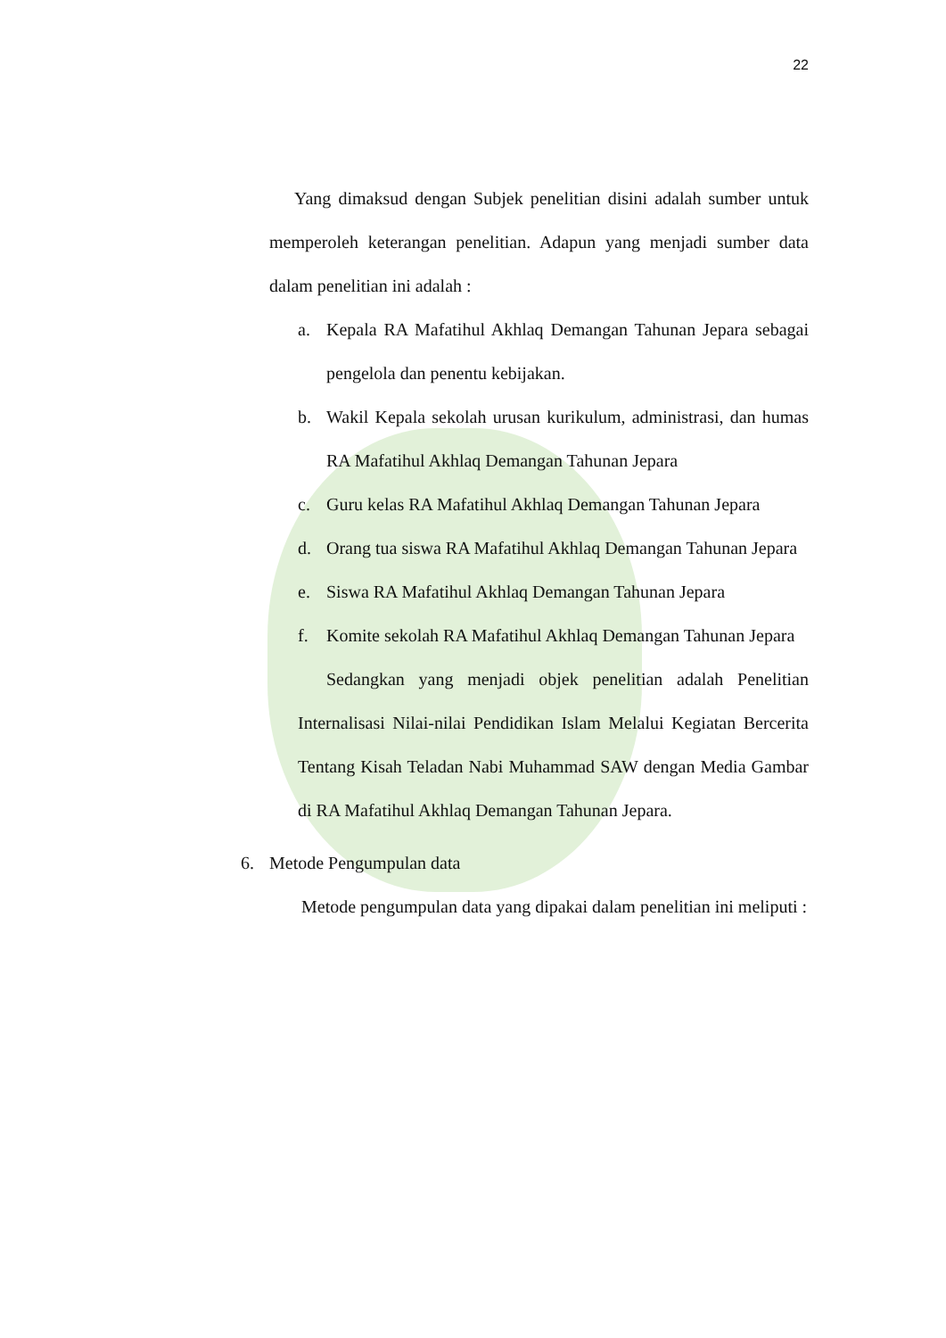22
Yang dimaksud dengan Subjek penelitian disini adalah sumber untuk memperoleh keterangan penelitian. Adapun yang menjadi sumber data dalam penelitian ini adalah :
a. Kepala RA Mafatihul Akhlaq Demangan Tahunan Jepara sebagai pengelola dan penentu kebijakan.
b. Wakil Kepala sekolah urusan kurikulum, administrasi, dan humas RA Mafatihul Akhlaq Demangan Tahunan Jepara
c. Guru kelas RA Mafatihul Akhlaq Demangan Tahunan Jepara
d. Orang tua siswa RA Mafatihul Akhlaq Demangan Tahunan Jepara
e. Siswa RA Mafatihul Akhlaq Demangan Tahunan Jepara
f. Komite sekolah RA Mafatihul Akhlaq Demangan Tahunan Jepara
Sedangkan yang menjadi objek penelitian adalah Penelitian Internalisasi Nilai-nilai Pendidikan Islam Melalui Kegiatan Bercerita Tentang Kisah Teladan Nabi Muhammad SAW dengan Media Gambar di RA Mafatihul Akhlaq Demangan Tahunan Jepara.
6. Metode Pengumpulan data
Metode pengumpulan data yang dipakai dalam penelitian ini meliputi :